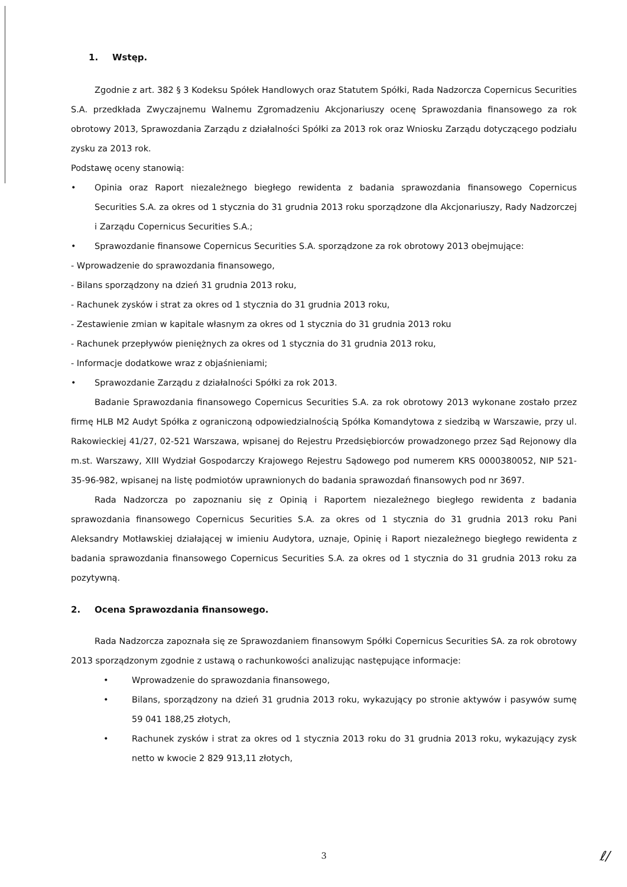1. Wstęp.
Zgodnie z art. 382 § 3 Kodeksu Spółek Handlowych oraz Statutem Spółki, Rada Nadzorcza Copernicus Securities S.A. przedkłada Zwyczajnemu Walnemu Zgromadzeniu Akcjonariuszy ocenę Sprawozdania finansowego za rok obrotowy 2013, Sprawozdania Zarządu z działalności Spółki za 2013 rok oraz Wniosku Zarządu dotyczącego podziału zysku za 2013 rok.
Podstawę oceny stanowią:
• Opinia oraz Raport niezależnego biegłego rewidenta z badania sprawozdania finansowego Copernicus Securities S.A. za okres od 1 stycznia do 31 grudnia 2013 roku sporządzone dla Akcjonariuszy, Rady Nadzorczej i Zarządu Copernicus Securities S.A.;
• Sprawozdanie finansowe Copernicus Securities S.A. sporządzone za rok obrotowy 2013 obejmujące:
- Wprowadzenie do sprawozdania finansowego,
- Bilans sporządzony na dzień 31 grudnia 2013 roku,
- Rachunek zysków i strat za okres od 1 stycznia do 31 grudnia 2013 roku,
- Zestawienie zmian w kapitale własnym za okres od 1 stycznia do 31 grudnia 2013 roku
- Rachunek przepływów pieniężnych za okres od 1 stycznia do 31 grudnia 2013 roku,
- Informacje dodatkowe wraz z objaśnieniami;
• Sprawozdanie Zarządu z działalności Spółki za rok 2013.
Badanie Sprawozdania finansowego Copernicus Securities S.A. za rok obrotowy 2013 wykonane zostało przez firmę HLB M2 Audyt Spółka z ograniczoną odpowiedzialnością Spółka Komandytowa z siedzibą w Warszawie, przy ul. Rakowieckiej 41/27, 02-521 Warszawa, wpisanej do Rejestru Przedsiębiorców prowadzonego przez Sąd Rejonowy dla m.st. Warszawy, XIII Wydział Gospodarczy Krajowego Rejestru Sądowego pod numerem KRS 0000380052, NIP 521-35-96-982, wpisanej na listę podmiotów uprawnionych do badania sprawozdań finansowych pod nr 3697.
Rada Nadzorcza po zapoznaniu się z Opinią i Raportem niezależnego biegłego rewidenta z badania sprawozdania finansowego Copernicus Securities S.A. za okres od 1 stycznia do 31 grudnia 2013 roku Pani Aleksandry Motławskiej działającej w imieniu Audytora, uznaje, Opinię i Raport niezależnego biegłego rewidenta z badania sprawozdania finansowego Copernicus Securities S.A. za okres od 1 stycznia do 31 grudnia 2013 roku za pozytywną.
2. Ocena Sprawozdania finansowego.
Rada Nadzorcza zapoznała się ze Sprawozdaniem finansowym Spółki Copernicus Securities SA. za rok obrotowy 2013 sporządzonym zgodnie z ustawą o rachunkowości analizując następujące informacje:
• Wprowadzenie do sprawozdania finansowego,
• Bilans, sporządzony na dzień 31 grudnia 2013 roku, wykazujący po stronie aktywów i pasywów sumę 59 041 188,25 złotych,
• Rachunek zysków i strat za okres od 1 stycznia 2013 roku do 31 grudnia 2013 roku, wykazujący zysk netto w kwocie 2 829 913,11 złotych,
3
ℓ/